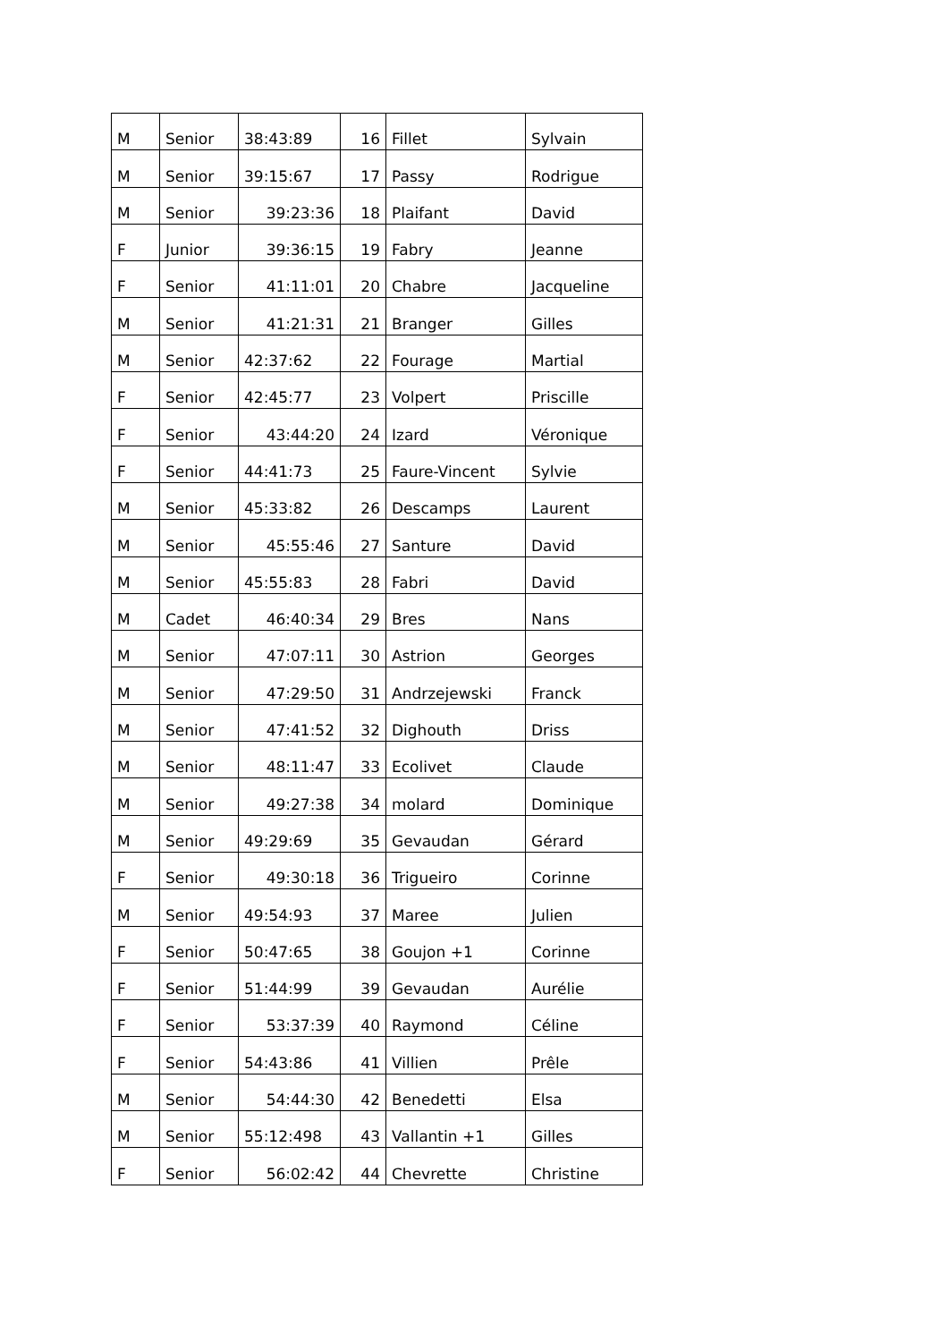| M | Senior | 38:43:89 | 16 | Fillet | Sylvain |
| M | Senior | 39:15:67 | 17 | Passy | Rodrigue |
| M | Senior | 39:23:36 | 18 | Plaifant | David |
| F | Junior | 39:36:15 | 19 | Fabry | Jeanne |
| F | Senior | 41:11:01 | 20 | Chabre | Jacqueline |
| M | Senior | 41:21:31 | 21 | Branger | Gilles |
| M | Senior | 42:37:62 | 22 | Fourage | Martial |
| F | Senior | 42:45:77 | 23 | Volpert | Priscille |
| F | Senior | 43:44:20 | 24 | Izard | Véronique |
| F | Senior | 44:41:73 | 25 | Faure-Vincent | Sylvie |
| M | Senior | 45:33:82 | 26 | Descamps | Laurent |
| M | Senior | 45:55:46 | 27 | Santure | David |
| M | Senior | 45:55:83 | 28 | Fabri | David |
| M | Cadet | 46:40:34 | 29 | Bres | Nans |
| M | Senior | 47:07:11 | 30 | Astrion | Georges |
| M | Senior | 47:29:50 | 31 | Andrzejewski | Franck |
| M | Senior | 47:41:52 | 32 | Dighouth | Driss |
| M | Senior | 48:11:47 | 33 | Ecolivet | Claude |
| M | Senior | 49:27:38 | 34 | molard | Dominique |
| M | Senior | 49:29:69 | 35 | Gevaudan | Gérard |
| F | Senior | 49:30:18 | 36 | Trigueiro | Corinne |
| M | Senior | 49:54:93 | 37 | Maree | Julien |
| F | Senior | 50:47:65 | 38 | Goujon +1 | Corinne |
| F | Senior | 51:44:99 | 39 | Gevaudan | Aurélie |
| F | Senior | 53:37:39 | 40 | Raymond | Céline |
| F | Senior | 54:43:86 | 41 | Villien | Prêle |
| M | Senior | 54:44:30 | 42 | Benedetti | Elsa |
| M | Senior | 55:12:498 | 43 | Vallantin +1 | Gilles |
| F | Senior | 56:02:42 | 44 | Chevrette | Christine |